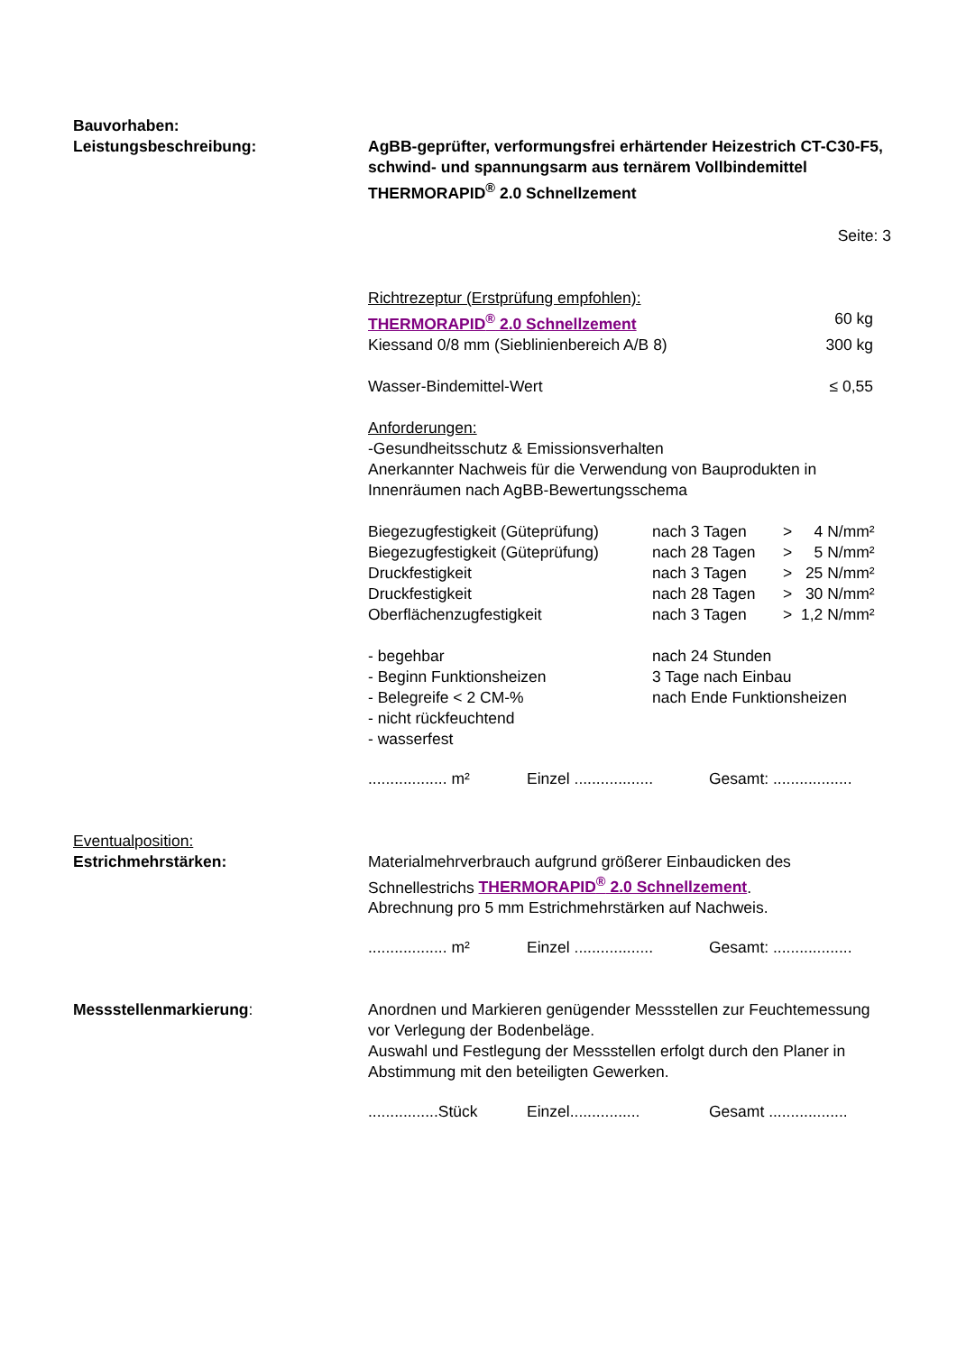Bauvorhaben:
Leistungsbeschreibung: AgBB-geprüfter, verformungsfrei erhärtender Heizestrich CT-C30-F5, schwind- und spannungsarm aus ternärem Vollbindemittel THERMORAPID<sup>®</sup> 2.0 Schnellzement
Seite: 3
| Richtrezeptur (Erstprüfung empfohlen): | |
| THERMORAPID<sup>®</sup> 2.0 Schnellzement | 60 kg |
| Kiessand 0/8 mm (Sieblinienbereich A/B 8) | 300 kg |
| Wasser-Bindemittel-Wert | ≤ 0,55 |
Anforderungen:
-Gesundheitsschutz & Emissionsverhalten
Anerkannter Nachweis für die Verwendung von Bauprodukten in Innenräumen nach AgBB-Bewertungsschema
| Biegezugfestigkeit (Güteprüfung) | nach 3 Tagen | > | 4 N/mm² |
| Biegezugfestigkeit (Güteprüfung) | nach 28 Tagen | > | 5 N/mm² |
| Druckfestigkeit | nach 3 Tagen | > | 25 N/mm² |
| Druckfestigkeit | nach 28 Tagen | > | 30 N/mm² |
| Oberflächenzugfestigkeit | nach 3 Tagen | > | 1,2 N/mm² |
| - begehbar | nach 24 Stunden |
| - Beginn Funktionsheizen | 3 Tage nach Einbau |
| - Belegreife < 2 CM-% | nach Ende Funktionsheizen |
| - nicht rückfeuchtend | |
| - wasserfest | |
| .................. m² | Einzel .................. | Gesamt: .................. |
Eventualposition:
Estrichmehrstärken:
Materialmehrverbrauch aufgrund größerer Einbaudicken des Schnellestrichs THERMORAPID<sup>®</sup> 2.0 Schnellzement.
Abrechnung pro 5 mm Estrichmehrstärken auf Nachweis.
| .................. m² | Einzel .................. | Gesamt: .................. |
Messstellenmarkierung: Anordnen und Markieren genügender Messstellen zur Feuchtemessung vor Verlegung der Bodenbeläge.
Auswahl und Festlegung der Messstellen erfolgt durch den Planer in Abstimmung mit den beteiligten Gewerken.
| ................Stück | Einzel................ | Gesamt .................. |